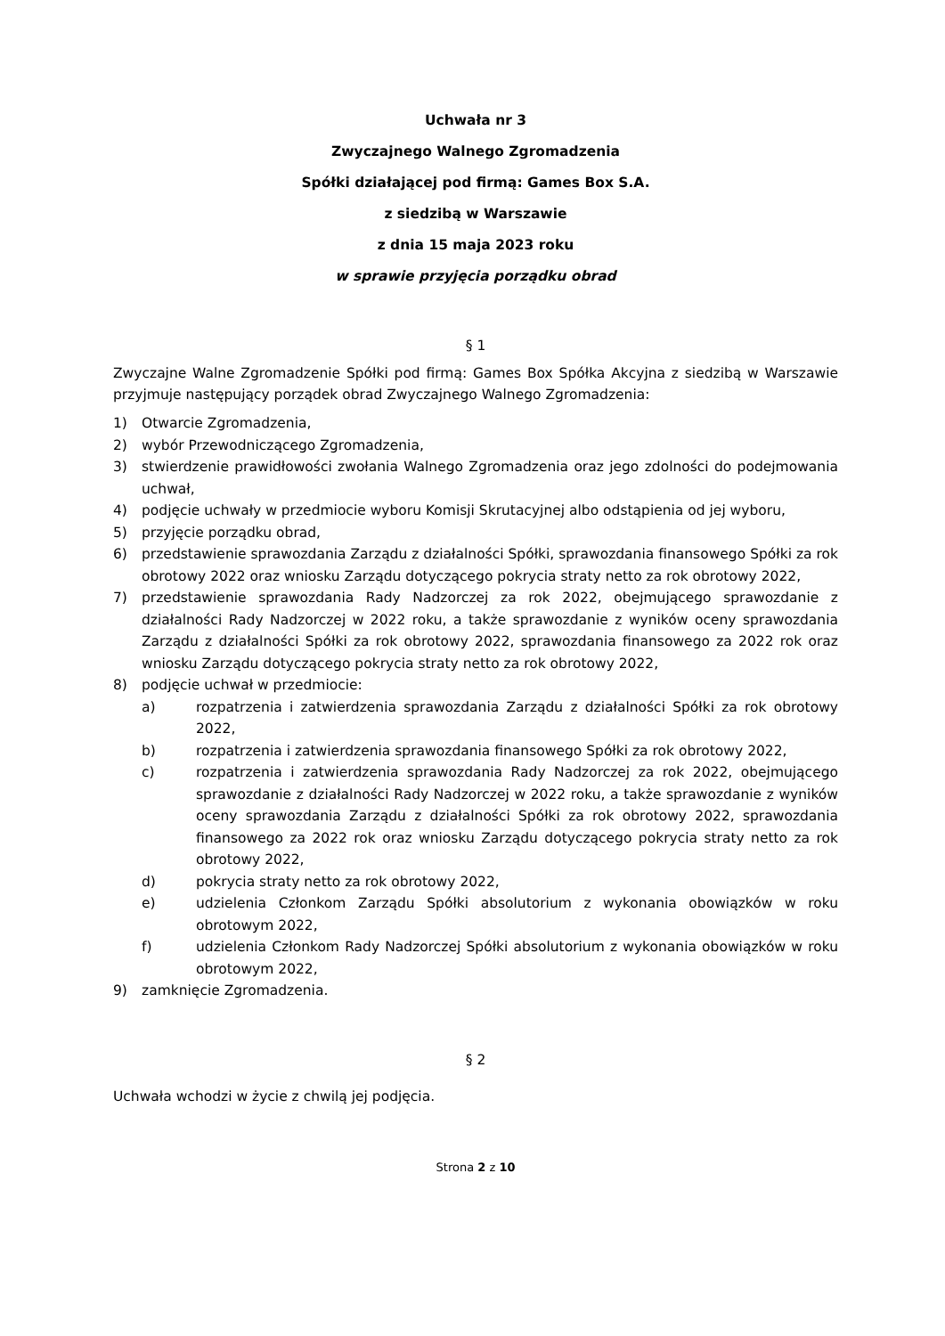Uchwała nr 3
Zwyczajnego Walnego Zgromadzenia
Spółki działającej pod firmą: Games Box S.A.
z siedzibą w Warszawie
z dnia 15 maja 2023 roku
w sprawie przyjęcia porządku obrad
§ 1
Zwyczajne Walne Zgromadzenie Spółki pod firmą: Games Box Spółka Akcyjna z siedzibą w Warszawie przyjmuje następujący porządek obrad Zwyczajnego Walnego Zgromadzenia:
1) Otwarcie Zgromadzenia,
2) wybór Przewodniczącego Zgromadzenia,
3) stwierdzenie prawidłowości zwołania Walnego Zgromadzenia oraz jego zdolności do podejmowania uchwał,
4) podjęcie uchwały w przedmiocie wyboru Komisji Skrutacyjnej albo odstąpienia od jej wyboru,
5) przyjęcie porządku obrad,
6) przedstawienie sprawozdania Zarządu z działalności Spółki, sprawozdania finansowego Spółki za rok obrotowy 2022 oraz wniosku Zarządu dotyczącego pokrycia straty netto za rok obrotowy 2022,
7) przedstawienie sprawozdania Rady Nadzorczej za rok 2022, obejmującego sprawozdanie z działalności Rady Nadzorczej w 2022 roku, a także sprawozdanie z wyników oceny sprawozdania Zarządu z działalności Spółki za rok obrotowy 2022, sprawozdania finansowego za 2022 rok oraz wniosku Zarządu dotyczącego pokrycia straty netto za rok obrotowy 2022,
8) podjęcie uchwał w przedmiocie:
a) rozpatrzenia i zatwierdzenia sprawozdania Zarządu z działalności Spółki za rok obrotowy 2022,
b) rozpatrzenia i zatwierdzenia sprawozdania finansowego Spółki za rok obrotowy 2022,
c) rozpatrzenia i zatwierdzenia sprawozdania Rady Nadzorczej za rok 2022, obejmującego sprawozdanie z działalności Rady Nadzorczej w 2022 roku, a także sprawozdanie z wyników oceny sprawozdania Zarządu z działalności Spółki za rok obrotowy 2022, sprawozdania finansowego za 2022 rok oraz wniosku Zarządu dotyczącego pokrycia straty netto za rok obrotowy 2022,
d) pokrycia straty netto za rok obrotowy 2022,
e) udzielenia Członkom Zarządu Spółki absolutorium z wykonania obowiązków w roku obrotowym 2022,
f) udzielenia Członkom Rady Nadzorczej Spółki absolutorium z wykonania obowiązków w roku obrotowym 2022,
9) zamknięcie Zgromadzenia.
§ 2
Uchwała wchodzi w życie z chwilą jej podjęcia.
Strona 2 z 10